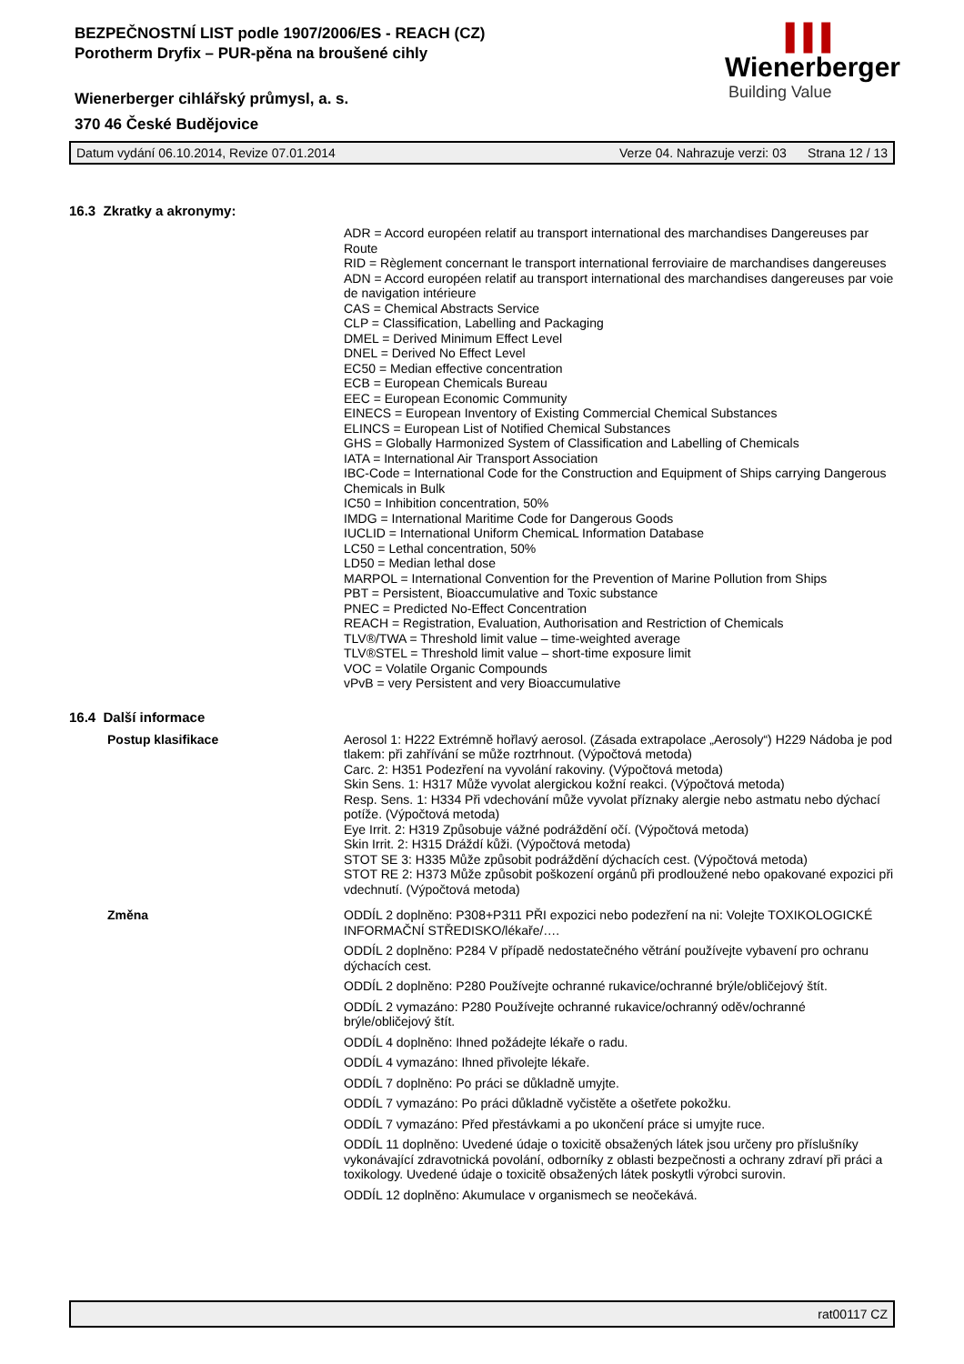BEZPEČNOSTNÍ LIST podle 1907/2006/ES - REACH (CZ)
Porotherm Dryfix – PUR-pěna na broušené cihly
Wienerberger cihlářský průmysl, a. s.
370 46 České Budějovice
▌▌▌
Wienerberger
Building Value
Datum vydání 06.10.2014, Revize 07.01.2014 Verze 04. Nahrazuje verzi: 03 Strana 12 / 13
16.3 Zkratky a akronymy:
ADR = Accord européen relatif au transport international des marchandises Dangereuses par Route
RID = Règlement concernant le transport international ferroviaire de marchandises dangereuses
ADN = Accord européen relatif au transport international des marchandises dangereuses par voie de navigation intérieure
CAS = Chemical Abstracts Service
CLP = Classification, Labelling and Packaging
DMEL = Derived Minimum Effect Level
DNEL = Derived No Effect Level
EC50 = Median effective concentration
ECB = European Chemicals Bureau
EEC = European Economic Community
EINECS = European Inventory of Existing Commercial Chemical Substances
ELINCS = European List of Notified Chemical Substances
GHS = Globally Harmonized System of Classification and Labelling of Chemicals
IATA = International Air Transport Association
IBC-Code = International Code for the Construction and Equipment of Ships carrying Dangerous Chemicals in Bulk
IC50 = Inhibition concentration, 50%
IMDG = International Maritime Code for Dangerous Goods
IUCLID = International Uniform ChemicaL Information Database
LC50 = Lethal concentration, 50%
LD50 = Median lethal dose
MARPOL = International Convention for the Prevention of Marine Pollution from Ships
PBT = Persistent, Bioaccumulative and Toxic substance
PNEC = Predicted No-Effect Concentration
REACH = Registration, Evaluation, Authorisation and Restriction of Chemicals
TLV®/TWA = Threshold limit value – time-weighted average
TLV®STEL = Threshold limit value – short-time exposure limit
VOC = Volatile Organic Compounds
vPvB = very Persistent and very Bioaccumulative
16.4 Další informace
Postup klasifikace Aerosol 1: H222 Extrémně hořlavý aerosol. (Zásada extrapolace „Aerosoly“) H229 Nádoba je pod tlakem: při zahřívání se může roztrhnout. (Výpočtová metoda)
Carc. 2: H351 Podezření na vyvolání rakoviny. (Výpočtová metoda)
Skin Sens. 1: H317 Může vyvolat alergickou kožní reakci. (Výpočtová metoda)
Resp. Sens. 1: H334 Při vdechování může vyvolat příznaky alergie nebo astmatu nebo dýchací potíže. (Výpočtová metoda)
Eye Irrit. 2: H319 Způsobuje vážné podráždění očí. (Výpočtová metoda)
Skin Irrit. 2: H315 Dráždí kůži. (Výpočtová metoda)
STOT SE 3: H335 Může způsobit podráždění dýchacích cest. (Výpočtová metoda)
STOT RE 2: H373 Může způsobit poškození orgánů při prodloužené nebo opakované expozici při vdechnutí. (Výpočtová metoda)
Změna ODDÍL 2 doplněno: P308+P311 PŘI expozici nebo podezření na ni: Volejte TOXIKOLOGICKÉ INFORMAČNÍ STŘEDISKO/lékaře/….
ODDÍL 2 doplněno: P284 V případě nedostatečného větrání používejte vybavení pro ochranu dýchacích cest.
ODDÍL 2 doplněno: P280 Používejte ochranné rukavice/ochranné brýle/obličejový štít.
ODDÍL 2 vymazáno: P280 Používejte ochranné rukavice/ochranný oděv/ochranné brýle/obličejový štít.
ODDÍL 4 doplněno: Ihned požádejte lékaře o radu.
ODDÍL 4 vymazáno: Ihned přivolejte lékaře.
ODDÍL 7 doplněno: Po práci se důkladně umyjte.
ODDÍL 7 vymazáno: Po práci důkladně vyčistěte a ošetřete pokožku.
ODDÍL 7 vymazáno: Před přestávkami a po ukončení práce si umyjte ruce.
ODDÍL 11 doplněno: Uvedené údaje o toxicitě obsažených látek jsou určeny pro příslušníky vykonávající zdravotnická povolání, odborníky z oblasti bezpečnosti a ochrany zdraví při práci a toxikology. Uvedené údaje o toxicitě obsažených látek poskytli výrobci surovin.
ODDÍL 12 doplněno: Akumulace v organismech se neočekává.
rat00117 CZ